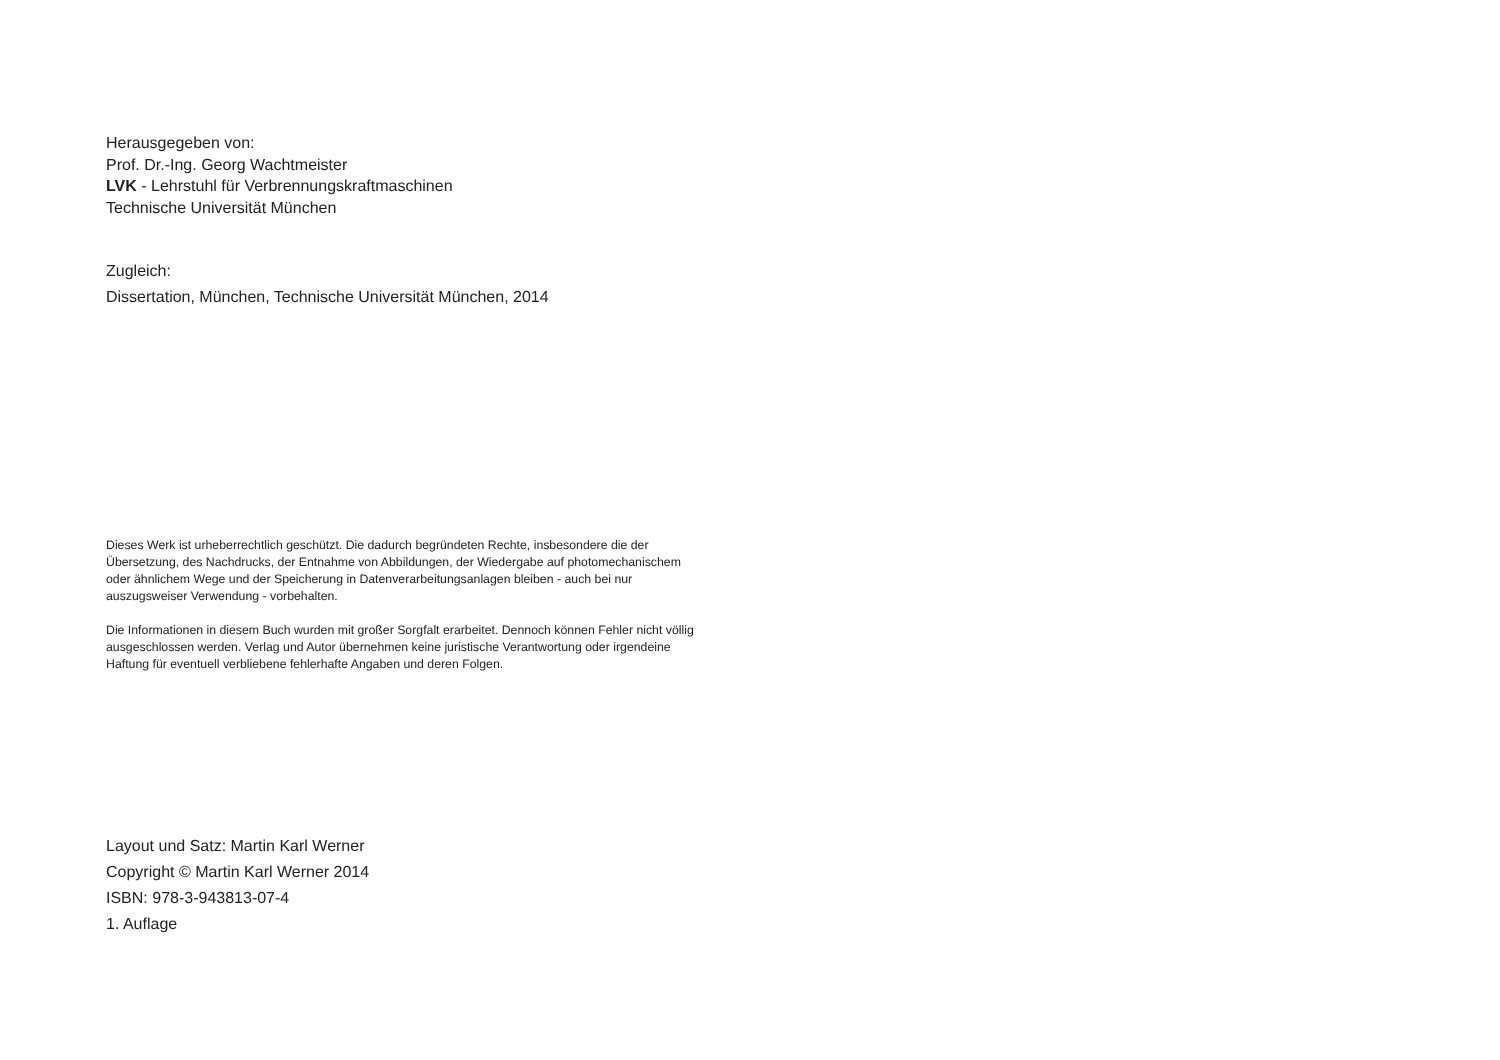Herausgegeben von:
Prof. Dr.-Ing. Georg Wachtmeister
LVK - Lehrstuhl für Verbrennungskraftmaschinen
Technische Universität München
Zugleich:
Dissertation, München, Technische Universität München, 2014
Dieses Werk ist urheberrechtlich geschützt. Die dadurch begründeten Rechte, insbesondere die der Übersetzung, des Nachdrucks, der Entnahme von Abbildungen, der Wiedergabe auf photomechanischem oder ähnlichem Wege und der Speicherung in Datenverarbeitungsanlagen bleiben - auch bei nur auszugsweiser Verwendung - vorbehalten.
Die Informationen in diesem Buch wurden mit großer Sorgfalt erarbeitet. Dennoch können Fehler nicht völlig ausgeschlossen werden. Verlag und Autor übernehmen keine juristische Verantwortung oder irgendeine Haftung für eventuell verbliebene fehlerhafte Angaben und deren Folgen.
Layout und Satz: Martin Karl Werner
Copyright © Martin Karl Werner 2014
ISBN: 978-3-943813-07-4
1. Auflage